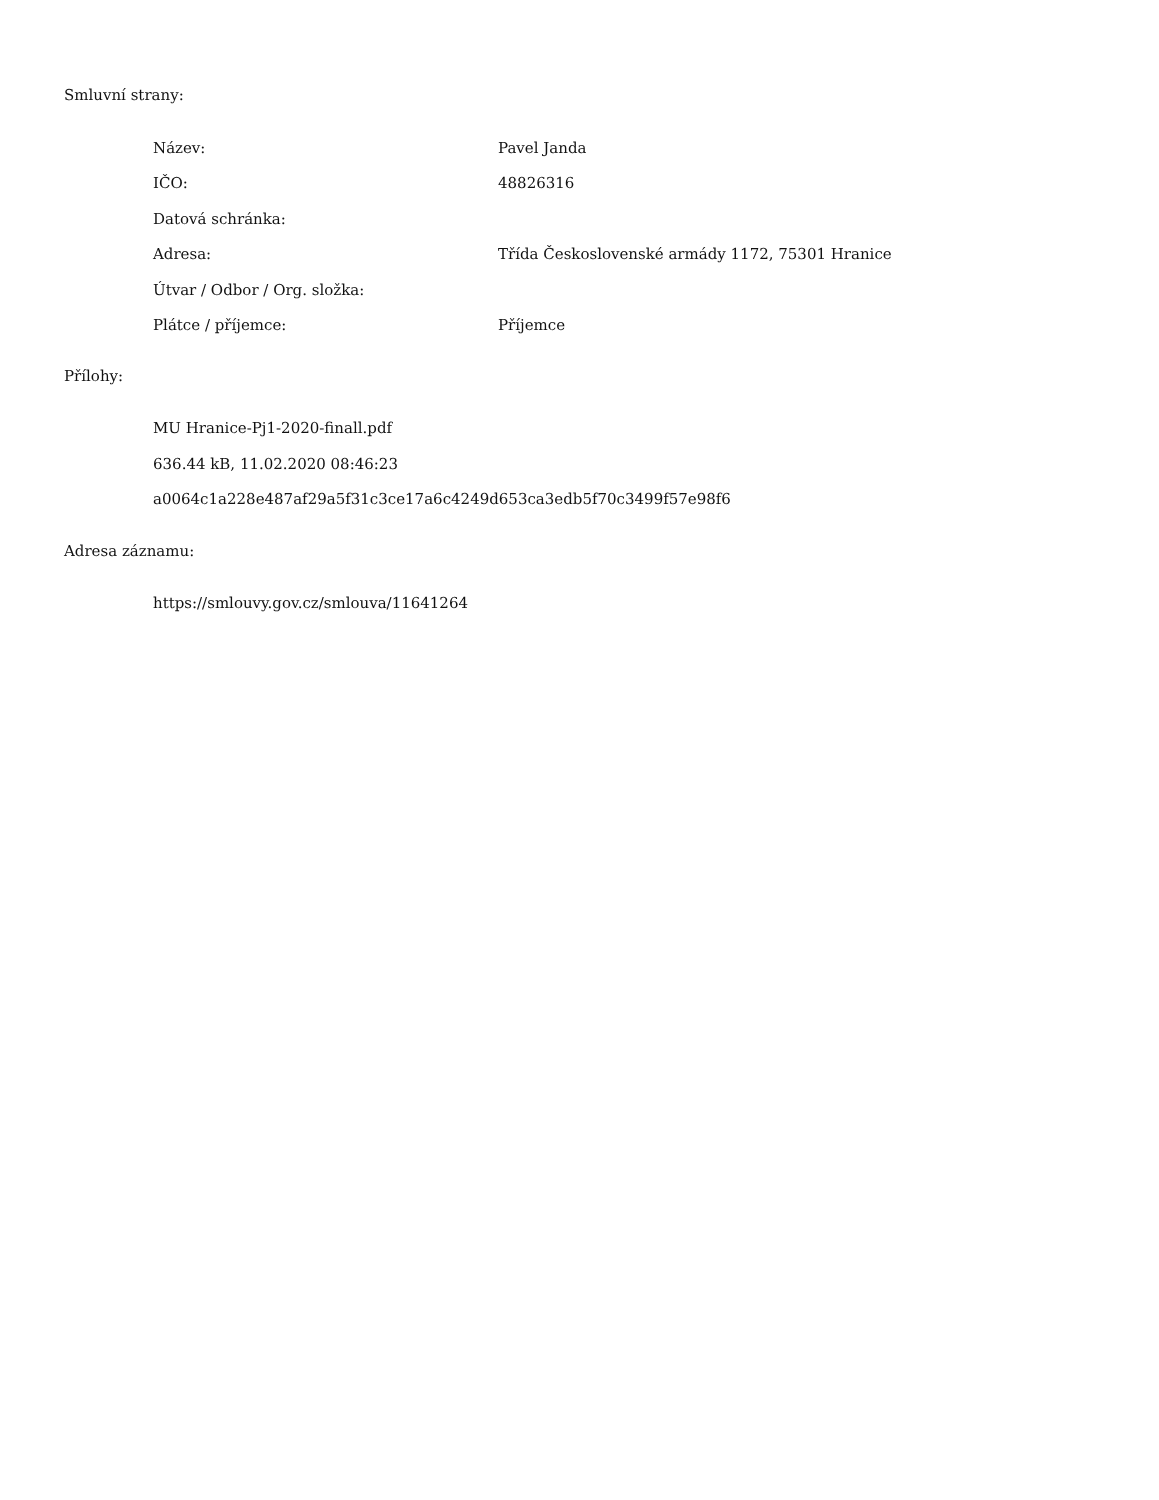Smluvní strany:
| Název: | Pavel Janda |
| IČO: | 48826316 |
| Datová schránka: | |
| Adresa: | Třída Československé armády 1172, 75301 Hranice |
| Útvar / Odbor / Org. složka: | |
| Plátce / příjemce: | Příjemce |
Přílohy:
MU Hranice-Pj1-2020-finall.pdf
636.44 kB, 11.02.2020 08:46:23
a0064c1a228e487af29a5f31c3ce17a6c4249d653ca3edb5f70c3499f57e98f6
Adresa záznamu:
https://smlouvy.gov.cz/smlouva/11641264